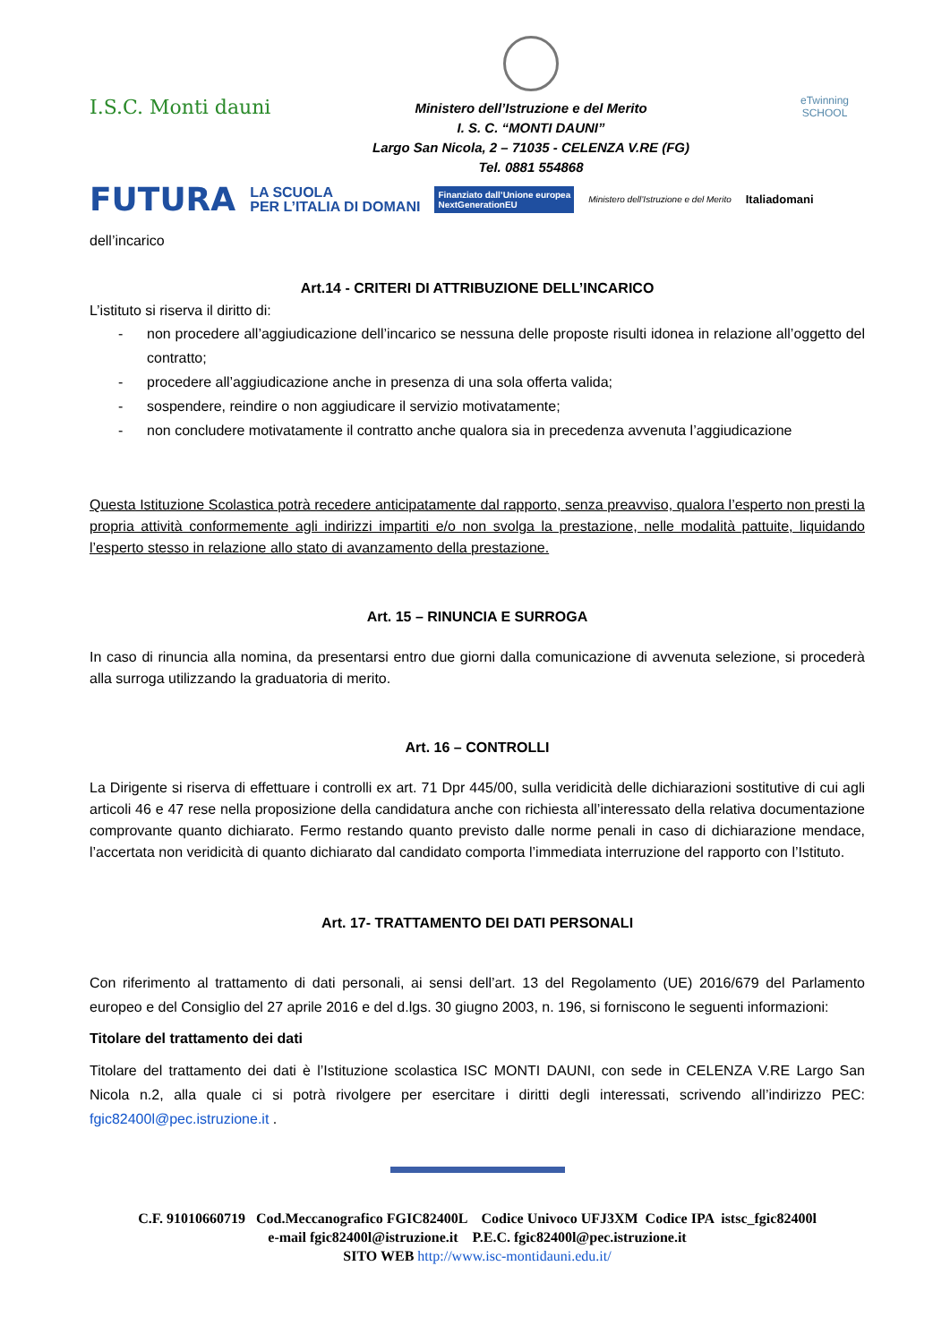I.S.C. Monti dauni
Ministero dell’Istruzione e del Merito
I. S. C. “MONTI DAUNI”
Largo San Nicola, 2 – 71035 - CELENZA V.RE (FG)
Tel. 0881 554868
eTwinning
SCHOOL
FUTURA LA SCUOLA
PER L’ITALIA DI DOMANI Finanziato dall’Unione europea
NextGenerationEU Ministero dell’Istruzione e del Merito Italiadomani
dell’incarico
Art.14 - CRITERI DI ATTRIBUZIONE DELL’INCARICO
L’istituto si riserva il diritto di:
- non procedere all’aggiudicazione dell’incarico se nessuna delle proposte risulti idonea in relazione all’oggetto del contratto;
- procedere all’aggiudicazione anche in presenza di una sola offerta valida;
- sospendere, reindire o non aggiudicare il servizio motivatamente;
- non concludere motivatamente il contratto anche qualora sia in precedenza avvenuta l’aggiudicazione
Questa Istituzione Scolastica potrà recedere anticipatamente dal rapporto, senza preavviso, qualora l’esperto non presti la propria attività conformemente agli indirizzi impartiti e/o non svolga la prestazione, nelle modalità pattuite, liquidando l’esperto stesso in relazione allo stato di avanzamento della prestazione.
Art. 15 – RINUNCIA E SURROGA
In caso di rinuncia alla nomina, da presentarsi entro due giorni dalla comunicazione di avvenuta selezione, si procederà alla surroga utilizzando la graduatoria di merito.
Art. 16 – CONTROLLI
La Dirigente si riserva di effettuare i controlli ex art. 71 Dpr 445/00, sulla veridicità delle dichiarazioni sostitutive di cui agli articoli 46 e 47 rese nella proposizione della candidatura anche con richiesta all’interessato della relativa documentazione comprovante quanto dichiarato. Fermo restando quanto previsto dalle norme penali in caso di dichiarazione mendace, l’accertata non veridicità di quanto dichiarato dal candidato comporta l’immediata interruzione del rapporto con l’Istituto.
Art. 17- TRATTAMENTO DEI DATI PERSONALI
Con riferimento al trattamento di dati personali, ai sensi dell’art. 13 del Regolamento (UE) 2016/679 del Parlamento europeo e del Consiglio del 27 aprile 2016 e del d.lgs. 30 giugno 2003, n. 196, si forniscono le seguenti informazioni:
Titolare del trattamento dei dati
Titolare del trattamento dei dati è l’Istituzione scolastica ISC MONTI DAUNI, con sede in CELENZA V.RE Largo San Nicola n.2, alla quale ci si potrà rivolgere per esercitare i diritti degli interessati, scrivendo all’indirizzo PEC: fgic82400l@pec.istruzione.it .
C.F. 91010660719 Cod.Meccanografico FGIC82400L Codice Univoco UFJ3XM Codice IPA istsc_fgic82400l
e-mail fgic82400l@istruzione.it P.E.C. fgic82400l@pec.istruzione.it
SITO WEB http://www.isc-montidauni.edu.it/